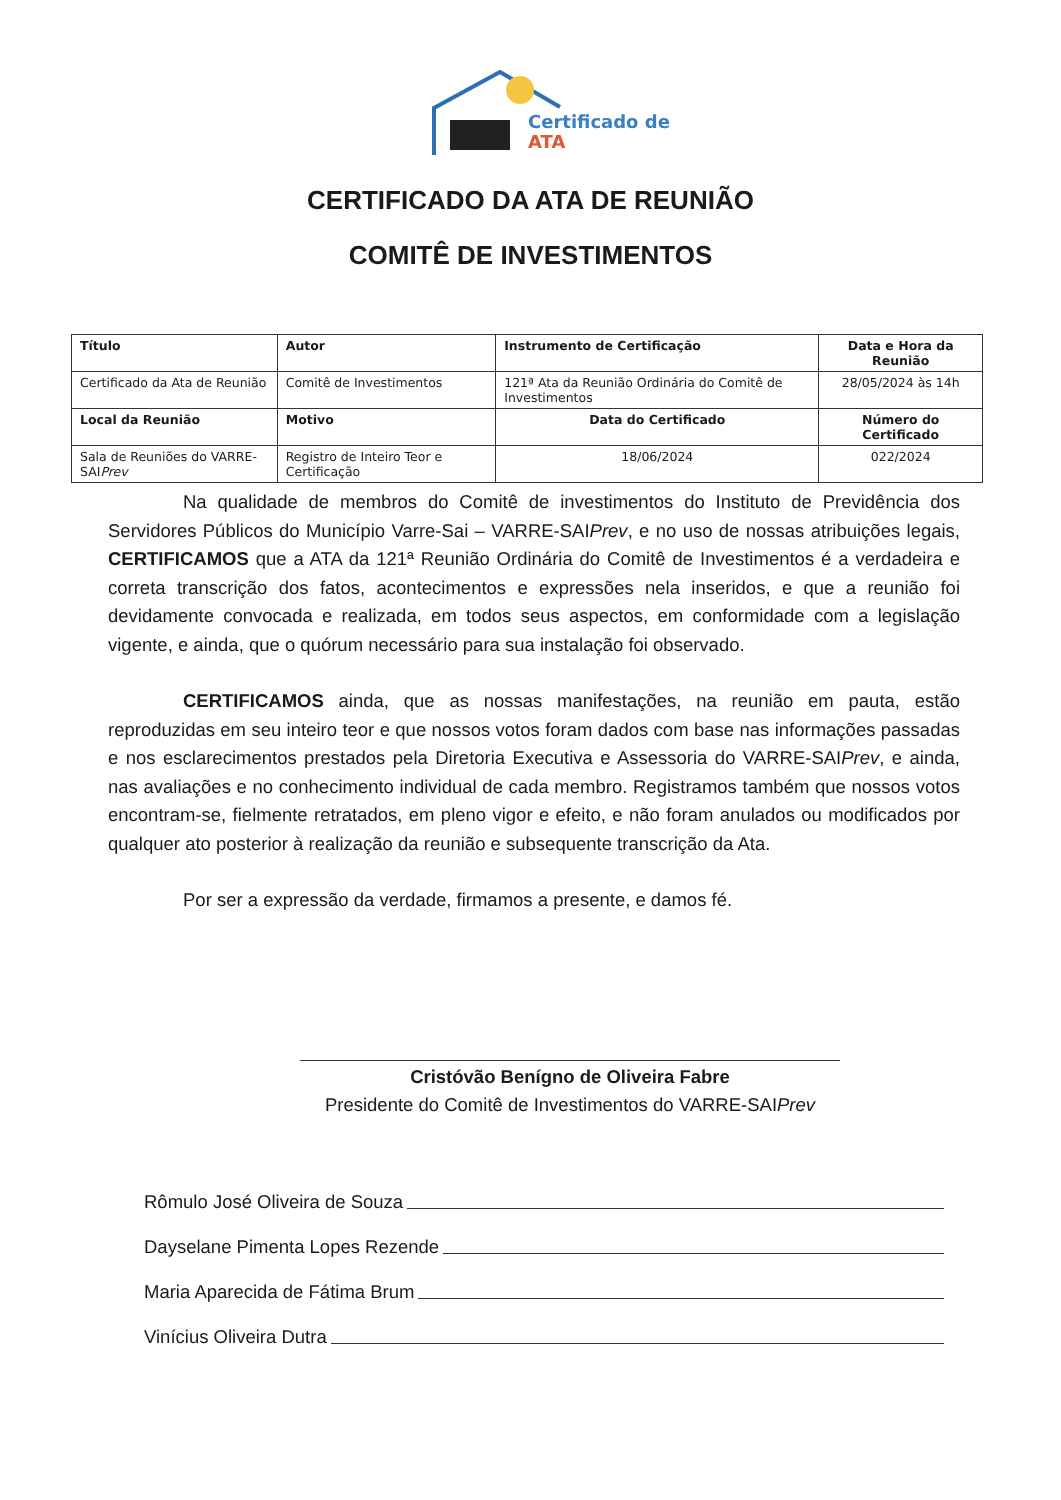Certificado de
ATA
CERTIFICADO DA ATA DE REUNIÃO
COMITÊ DE INVESTIMENTOS
| Título | Autor | Instrumento de Certificação | | Data e Hora da Reunião |
| --- | --- | --- | --- | --- |
| Certificado da Ata de Reunião | Comitê de Investimentos | 121ª Ata da Reunião Ordinária do Comitê de Investimentos | | 28/05/2024 às 14h |
| Local da Reunião | Motivo | | Data do Certificado | Número do Certificado |
| Sala de Reuniões do VARRE-SAI Prev | Registro de Inteiro Teor e Certificação | | 18/06/2024 | 022/2024 |
Na qualidade de membros do Comitê de investimentos do Instituto de Previdência dos Servidores Públicos do Município Varre-Sai – VARRE-SAIPrev, e no uso de nossas atribuições legais, CERTIFICAMOS que a ATA da 121ª Reunião Ordinária do Comitê de Investimentos é a verdadeira e correta transcrição dos fatos, acontecimentos e expressões nela inseridos, e que a reunião foi devidamente convocada e realizada, em todos seus aspectos, em conformidade com a legislação vigente, e ainda, que o quórum necessário para sua instalação foi observado.
CERTIFICAMOS ainda, que as nossas manifestações, na reunião em pauta, estão reproduzidas em seu inteiro teor e que nossos votos foram dados com base nas informações passadas e nos esclarecimentos prestados pela Diretoria Executiva e Assessoria do VARRE-SAIPrev, e ainda, nas avaliações e no conhecimento individual de cada membro. Registramos também que nossos votos encontram-se, fielmente retratados, em pleno vigor e efeito, e não foram anulados ou modificados por qualquer ato posterior à realização da reunião e subsequente transcrição da Ata.
Por ser a expressão da verdade, firmamos a presente, e damos fé.
Cristóvão Benígno de Oliveira Fabre
Presidente do Comitê de Investimentos do VARRE-SAIPrev
Rômulo José Oliveira de Souza
Dayselane Pimenta Lopes Rezende
Maria Aparecida de Fátima Brum
Vinícius Oliveira Dutra